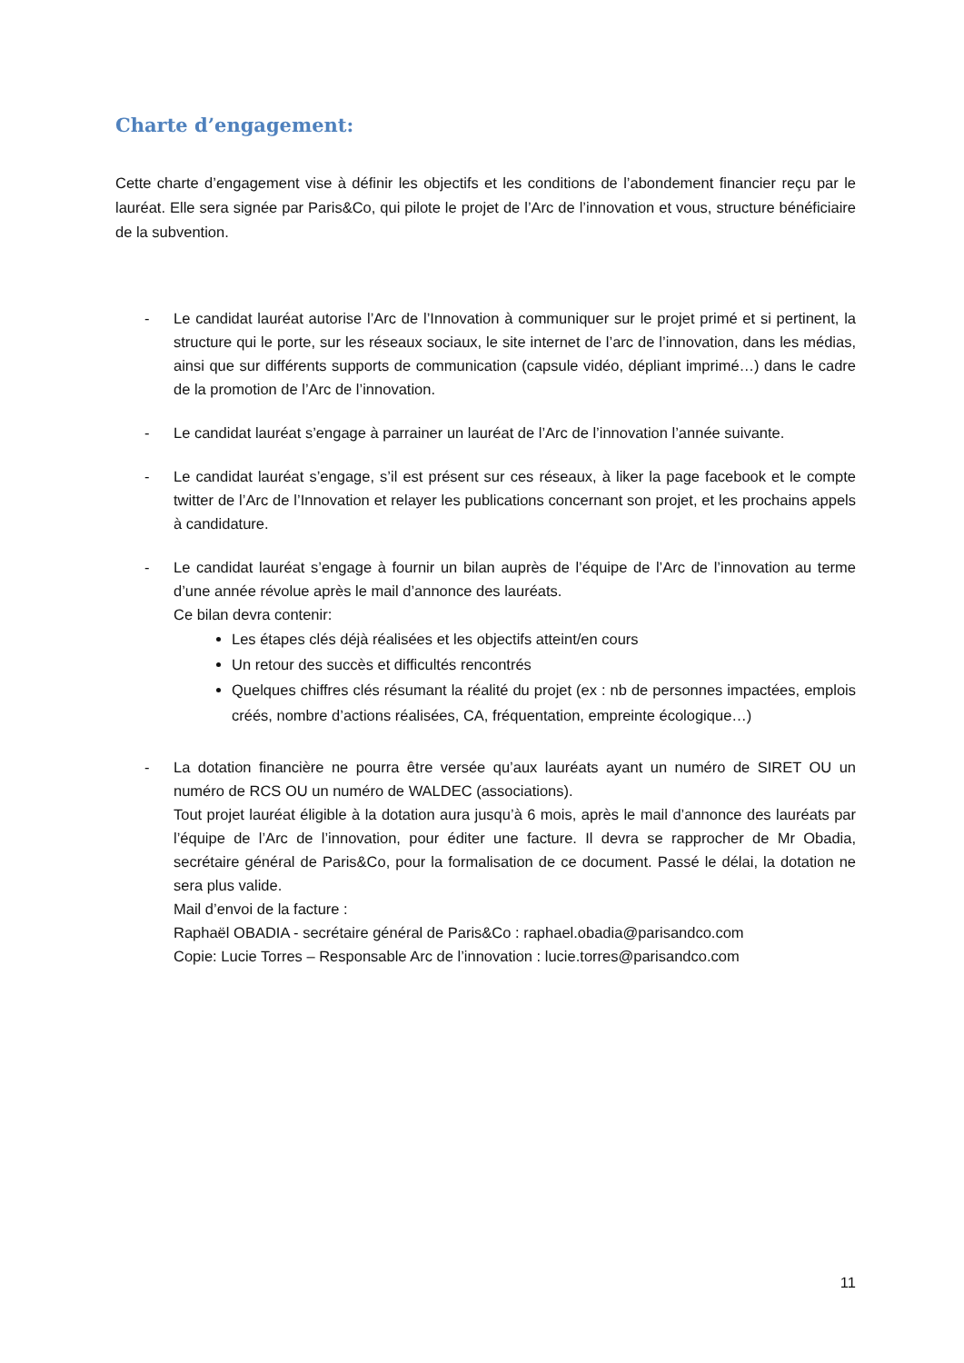Charte d’engagement:
Cette charte d’engagement vise à définir les objectifs et les conditions de l’abondement financier reçu par le lauréat. Elle sera signée par Paris&Co, qui pilote le projet de l’Arc de l’innovation et vous, structure bénéficiaire de la subvention.
- Le candidat lauréat autorise l’Arc de l’Innovation à communiquer sur le projet primé et si pertinent, la structure qui le porte, sur les réseaux sociaux, le site internet de l’arc de l’innovation, dans les médias, ainsi que sur différents supports de communication (capsule vidéo, dépliant imprimé…) dans le cadre de la promotion de l’Arc de l’innovation.
- Le candidat lauréat s’engage à parrainer un lauréat de l’Arc de l’innovation l’année suivante.
- Le candidat lauréat s’engage, s’il est présent sur ces réseaux, à liker la page facebook et le compte twitter de l’Arc de l’Innovation et relayer les publications concernant son projet, et les prochains appels à candidature.
- Le candidat lauréat s’engage à fournir un bilan auprès de l’équipe de l’Arc de l’innovation au terme d’une année révolue après le mail d’annonce des lauréats.
Ce bilan devra contenir:
Les étapes clés déjà réalisées et les objectifs atteint/en cours
Un retour des succès et difficultés rencontrés
Quelques chiffres clés résumant la réalité du projet (ex : nb de personnes impactées, emplois créés, nombre d’actions réalisées, CA, fréquentation, empreinte écologique…)
- La dotation financière ne pourra être versée qu’aux lauréats ayant un numéro de SIRET OU un numéro de RCS OU un numéro de WALDEC (associations).
Tout projet lauréat éligible à la dotation aura jusqu’à 6 mois, après le mail d’annonce des lauréats par l’équipe de l’Arc de l’innovation, pour éditer une facture. Il devra se rapprocher de Mr Obadia, secrétaire général de Paris&Co, pour la formalisation de ce document. Passé le délai, la dotation ne sera plus valide.
Mail d’envoi de la facture :
Raphaël OBADIA - secrétaire général de Paris&Co : raphael.obadia@parisandco.com
Copie: Lucie Torres – Responsable Arc de l’innovation : lucie.torres@parisandco.com
11